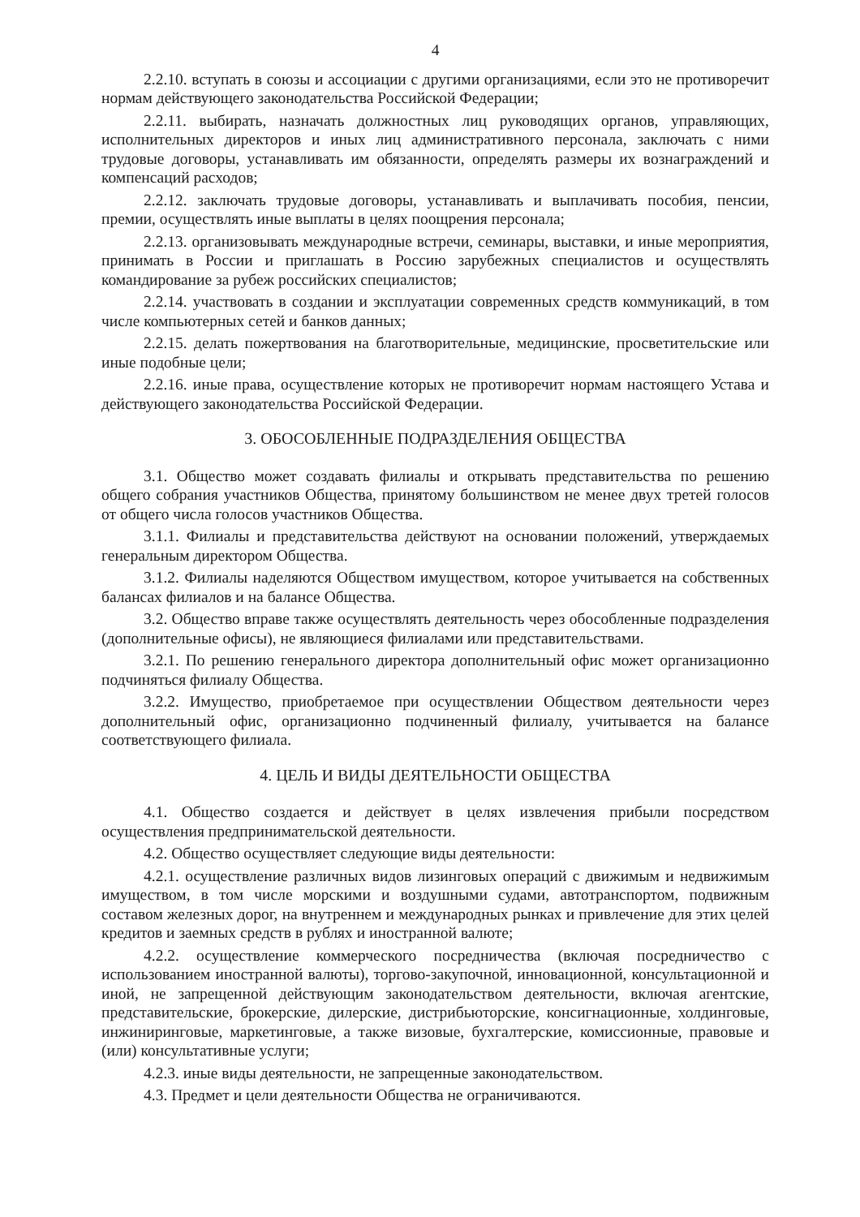4
2.2.10. вступать в союзы и ассоциации с другими организациями, если это не противоречит нормам действующего законодательства Российской Федерации;
2.2.11. выбирать, назначать должностных лиц руководящих органов, управляющих, исполнительных директоров и иных лиц административного персонала, заключать с ними трудовые договоры, устанавливать им обязанности, определять размеры их вознаграждений и компенсаций расходов;
2.2.12. заключать трудовые договоры, устанавливать и выплачивать пособия, пенсии, премии, осуществлять иные выплаты в целях поощрения персонала;
2.2.13. организовывать международные встречи, семинары, выставки, и иные мероприятия, принимать в России и приглашать в Россию зарубежных специалистов и осуществлять командирование за рубеж российских специалистов;
2.2.14. участвовать в создании и эксплуатации современных средств коммуникаций, в том числе компьютерных сетей и банков данных;
2.2.15. делать пожертвования на благотворительные, медицинские, просветительские или иные подобные цели;
2.2.16. иные права, осуществление которых не противоречит нормам настоящего Устава и действующего законодательства Российской Федерации.
3. ОБОСОБЛЕННЫЕ ПОДРАЗДЕЛЕНИЯ ОБЩЕСТВА
3.1. Общество может создавать филиалы и открывать представительства по решению общего собрания участников Общества, принятому большинством не менее двух третей голосов от общего числа голосов участников Общества.
3.1.1. Филиалы и представительства действуют на основании положений, утверждаемых генеральным директором Общества.
3.1.2. Филиалы наделяются Обществом имуществом, которое учитывается на собственных балансах филиалов и на балансе Общества.
3.2. Общество вправе также осуществлять деятельность через обособленные подразделения (дополнительные офисы), не являющиеся филиалами или представительствами.
3.2.1. По решению генерального директора дополнительный офис может организационно подчиняться филиалу Общества.
3.2.2. Имущество, приобретаемое при осуществлении Обществом деятельности через дополнительный офис, организационно подчиненный филиалу, учитывается на балансе соответствующего филиала.
4. ЦЕЛЬ И ВИДЫ ДЕЯТЕЛЬНОСТИ ОБЩЕСТВА
4.1. Общество создается и действует в целях извлечения прибыли посредством осуществления предпринимательской деятельности.
4.2. Общество осуществляет следующие виды деятельности:
4.2.1. осуществление различных видов лизинговых операций с движимым и недвижимым имуществом, в том числе морскими и воздушными судами, автотранспортом, подвижным составом железных дорог, на внутреннем и международных рынках и привлечение для этих целей кредитов и заемных средств в рублях и иностранной валюте;
4.2.2. осуществление коммерческого посредничества (включая посредничество с использованием иностранной валюты), торгово-закупочной, инновационной, консультационной и иной, не запрещенной действующим законодательством деятельности, включая агентские, представительские, брокерские, дилерские, дистрибьюторские, консигнационные, холдинговые, инжиниринговые, маркетинговые, а также визовые, бухгалтерские, комиссионные, правовые и (или) консультативные услуги;
4.2.3. иные виды деятельности, не запрещенные законодательством.
4.3. Предмет и цели деятельности Общества не ограничиваются.